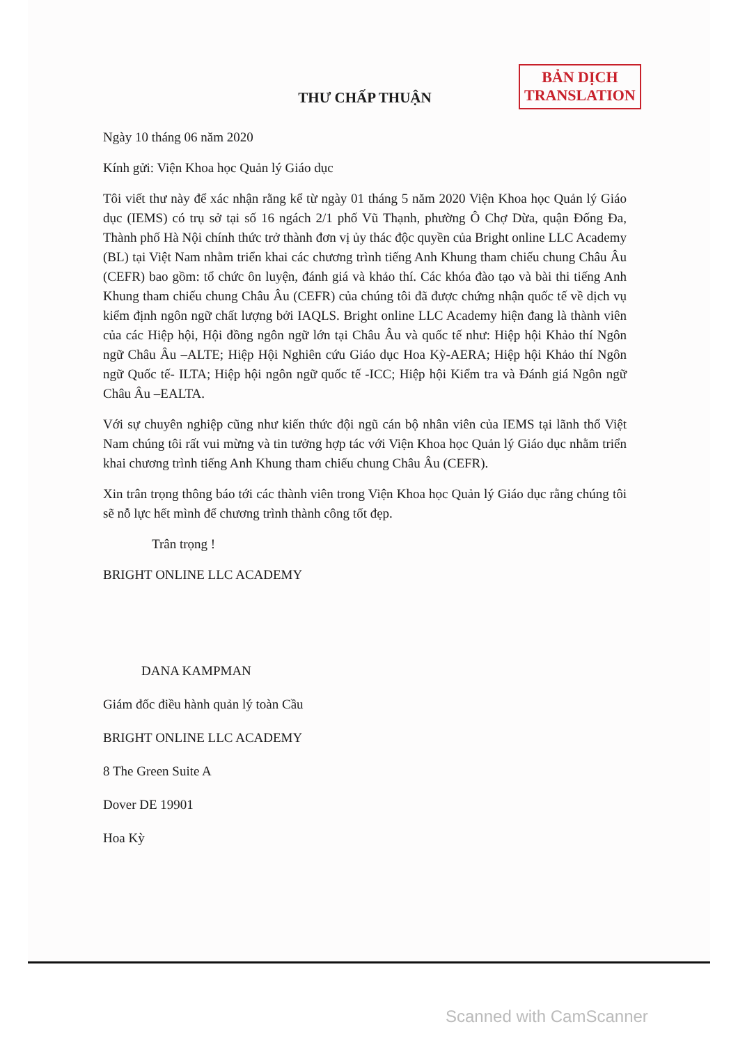BẢN DỊCH
TRANSLATION
THƯ CHẤP THUẬN
Ngày 10 tháng 06 năm 2020
Kính gửi: Viện Khoa học Quản lý Giáo dục
Tôi viết thư này để xác nhận rằng kể từ ngày 01 tháng 5 năm 2020 Viện Khoa học Quản lý Giáo dục (IEMS) có trụ sở tại số 16 ngách 2/1 phố Vũ Thạnh, phường Ô Chợ Dừa, quận Đống Đa, Thành phố Hà Nội chính thức trở thành đơn vị ủy thác độc quyền của Bright online LLC Academy (BL) tại Việt Nam nhằm triển khai các chương trình tiếng Anh Khung tham chiếu chung Châu Âu (CEFR) bao gồm: tổ chức ôn luyện, đánh giá và khảo thí. Các khóa đào tạo và bài thi tiếng Anh Khung tham chiếu chung Châu Âu (CEFR) của chúng tôi đã được chứng nhận quốc tế về dịch vụ kiểm định ngôn ngữ chất lượng bởi IAQLS. Bright online LLC Academy hiện đang là thành viên của các Hiệp hội, Hội đồng ngôn ngữ lớn tại Châu Âu và quốc tế như: Hiệp hội Khảo thí Ngôn ngữ Châu Âu –ALTE; Hiệp Hội Nghiên cứu Giáo dục Hoa Kỳ-AERA; Hiệp hội Khảo thí Ngôn ngữ Quốc tế- ILTA; Hiệp hội ngôn ngữ quốc tế -ICC; Hiệp hội Kiểm tra và Đánh giá Ngôn ngữ Châu Âu –EALTA.
Với sự chuyên nghiệp cũng như kiến thức đội ngũ cán bộ nhân viên của IEMS tại lãnh thổ Việt Nam chúng tôi rất vui mừng và tin tưởng hợp tác với Viện Khoa học Quản lý Giáo dục nhằm triển khai chương trình tiếng Anh Khung tham chiếu chung Châu Âu (CEFR).
Xin trân trọng thông báo tới các thành viên trong Viện Khoa học Quản lý Giáo dục rằng chúng tôi sẽ nỗ lực hết mình để chương trình thành công tốt đẹp.
Trân trọng !
BRIGHT ONLINE LLC ACADEMY
DANA KAMPMAN
Giám đốc điều hành quản lý toàn Cầu
BRIGHT ONLINE LLC ACADEMY
8 The Green Suite A
Dover DE 19901
Hoa Kỳ
Scanned with CamScanner